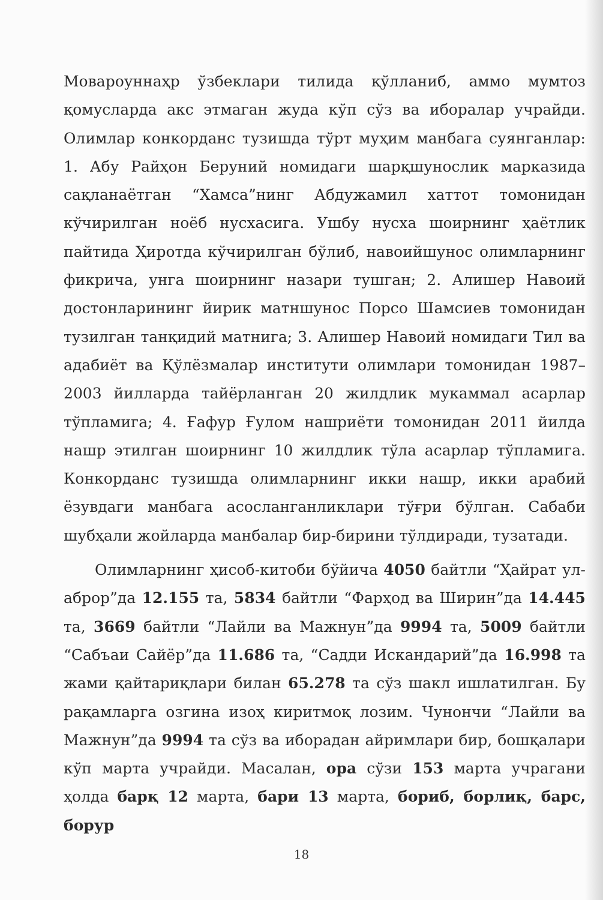Мовароуннаҳр ўзбеклари тилида қўлланиб, аммо мумтоз қомусларда акс этмаган жуда кўп сўз ва иборалар учрайди. Олимлар конкорданс тузишда тўрт муҳим манбага суянганлар: 1. Абу Райҳон Беруний номидаги шарқшунослик марказида сақланаётган “Хамса”нинг Абдужамил хаттот томонидан кўчирилган ноёб нусхасига. Ушбу нусха шоирнинг ҳаётлик пайтида Ҳиротда кўчирилган бўлиб, навоийшунос олимларнинг фикрича, унга шоирнинг назари тушган; 2. Алишер Навоий достонларининг йирик матншунос Порсо Шамсиев томонидан тузилган танқидий матнига; 3. Алишер Навоий номидаги Тил ва адабиёт ва Қўлёзмалар институти олимлари томонидан 1987–2003 йилларда тайёрланган 20 жилдлик мукаммал асарлар тўпламига; 4. Ғафур Ғулом нашриёти томонидан 2011 йилда нашр этилган шоирнинг 10 жилдлик тўла асарлар тўпламига. Конкорданс тузишда олимларнинг икки нашр, икки арабий ёзувдаги манбага асосланганликлари тўғри бўлган. Сабаби шубҳали жойларда манбалар бир-бирини тўлдиради, тузатади.
Олимларнинг ҳисоб-китоби бўйича 4050 байтли “Ҳайрат ул-аброр”да 12.155 та, 5834 байтли “Фарҳод ва Ширин”да 14.445 та, 3669 байтли “Лайли ва Мажнун”да 9994 та, 5009 байтли “Сабъаи Сайёр”да 11.686 та, “Садди Искандарий”да 16.998 та жами қайтариқлари билан 65.278 та сўз шакл ишлатилган. Бу рақамларга озгина изоҳ киритмоқ лозим. Чунончи “Лайли ва Мажнун”да 9994 та сўз ва иборадан айримлари бир, бошқалари кўп марта учрайди. Масалан, ора сўзи 153 марта учрагани ҳолда барқ 12 марта, бари 13 марта, бориб, борлиқ, барс, борур
18